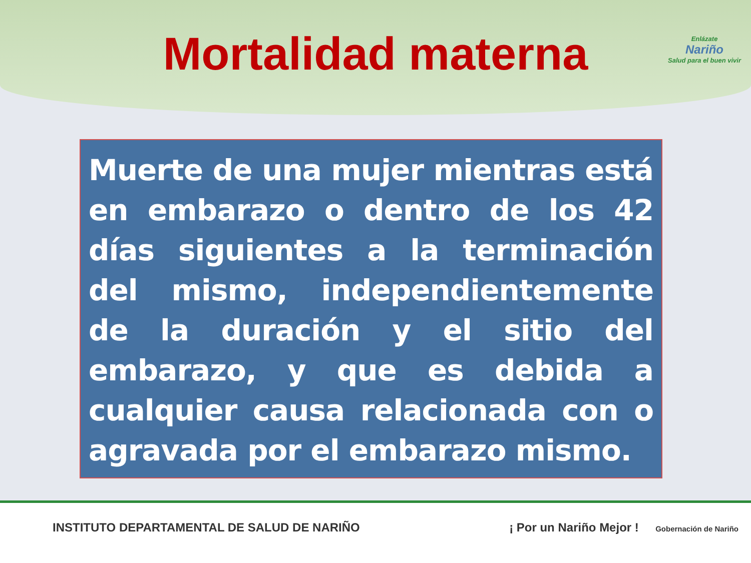Mortalidad materna
Enlázate
Nariño
Salud para el buen vivir
Muerte de una mujer mientras está en embarazo o dentro de los 42 días siguientes a la terminación del mismo, independientemente de la duración y el sitio del embarazo, y que es debida a cualquier causa relacionada con o agravada por el embarazo mismo.
INSTITUTO DEPARTAMENTAL DE SALUD DE NARIÑO ¡ Por un Nariño Mejor ! Gobernación de Nariño